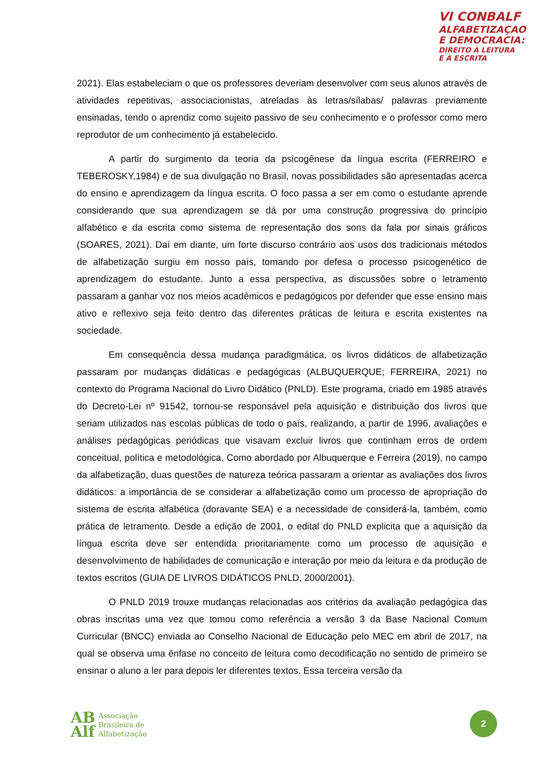VI CONBALF
ALFABETIZAÇAO
E DEMOCRACIA:
DIREITO À LEITURA
E À ESCRITA
2021). Elas estabeleciam o que os professores deveriam desenvolver com seus alunos através de atividades repetitivas, associacionistas, atreladas às letras/sílabas/ palavras previamente ensinadas, tendo o aprendiz como sujeito passivo de seu conhecimento e o professor como mero reprodutor de um conhecimento já estabelecido.
A partir do surgimento da teoria da psicogênese da língua escrita (FERREIRO e TEBEROSKY,1984) e de sua divulgação no Brasil, novas possibilidades são apresentadas acerca do ensino e aprendizagem da língua escrita. O foco passa a ser em como o estudante aprende considerando que sua aprendizagem se dá por uma construção progressiva do princípio alfabético e da escrita como sistema de representação dos sons da fala por sinais gráficos (SOARES, 2021). Daí em diante, um forte discurso contrário aos usos dos tradicionais métodos de alfabetização surgiu em nosso país, tomando por defesa o processo psicogenético de aprendizagem do estudante. Junto a essa perspectiva, as discussões sobre o letramento passaram a ganhar voz nos meios acadêmicos e pedagógicos por defender que esse ensino mais ativo e reflexivo seja feito dentro das diferentes práticas de leitura e escrita existentes na sociedade.
Em consequência dessa mudança paradigmática, os livros didáticos de alfabetização passaram por mudanças didáticas e pedagógicas (ALBUQUERQUE; FERREIRA, 2021) no contexto do Programa Nacional do Livro Didático (PNLD). Este programa, criado em 1985 através do Decreto-Lei nº 91542, tornou-se responsável pela aquisição e distribuição dos livros que seriam utilizados nas escolas públicas de todo o país, realizando, a partir de 1996, avaliações e análises pedagógicas periódicas que visavam excluir livros que continham erros de ordem conceitual, política e metodológica. Como abordado por Albuquerque e Ferreira (2019), no campo da alfabetização, duas questões de natureza teórica passaram a orientar as avaliações dos livros didáticos: a importância de se considerar a alfabetização como um processo de apropriação do sistema de escrita alfabética (doravante SEA) e a necessidade de considerá-la, também, como prática de letramento. Desde a edição de 2001, o edital do PNLD explicita que a aquisição da língua escrita deve ser entendida prioritariamente como um processo de aquisição e desenvolvimento de habilidades de comunicação e interação por meio da leitura e da produção de textos escritos (GUIA DE LIVROS DIDÁTICOS PNLD, 2000/2001).
O PNLD 2019 trouxe mudanças relacionadas aos critérios da avaliação pedagógica das obras inscritas uma vez que tomou como referência a versão 3 da Base Nacional Comum Curricular (BNCC) enviada ao Conselho Nacional de Educação pelo MEC em abril de 2017, na qual se observa uma ênfase no conceito de leitura como decodificação no sentido de primeiro se ensinar o aluno a ler para depois ler diferentes textos. Essa terceira versão da
AB
Alf
Associação
Brasileira de
Alfabetização
2